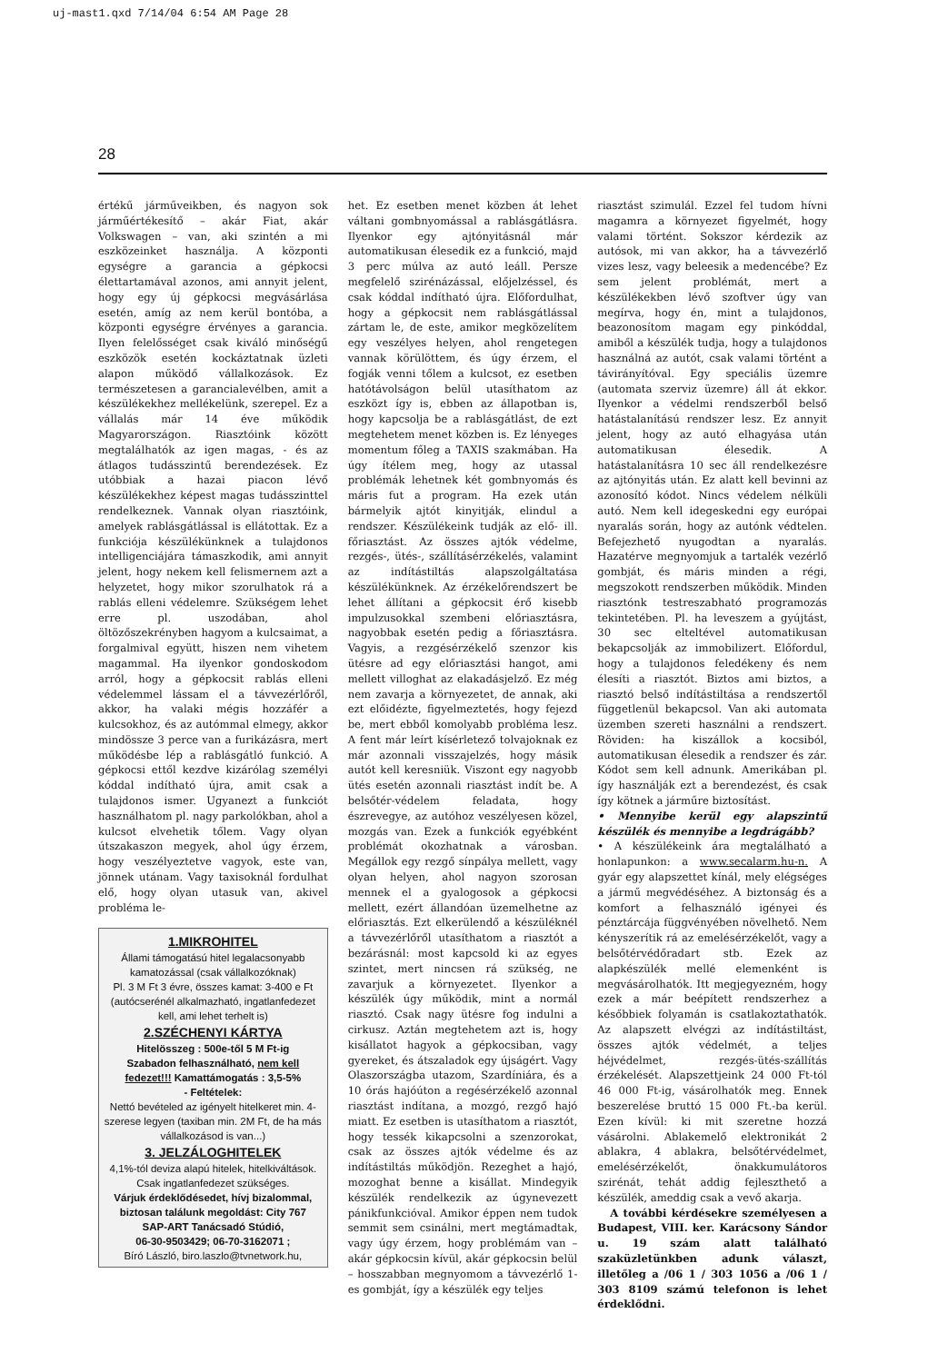uj-mast1.qxd 7/14/04 6:54 AM Page 28
28
értékű járműveikben, és nagyon sok járműértékesítő – akár Fiat, akár Volkswagen – van, aki szintén a mi eszközeinket használja. A központi egységre a garancia a gépkocsi élettartamával azonos, ami annyit jelent, hogy egy új gépkocsi megvásárlása esetén, amíg az nem kerül bontóba, a központi egységre érvényes a garancia. Ilyen felelősséget csak kiváló minőségű eszközök esetén kockáztatnak üzleti alapon működő vállalkozások. Ez természetesen a garancialevélben, amit a készülékekhez mellékelünk, szerepel. Ez a vállalás már 14 éve működik Magyarországon. Riasztóink között megtalálhatók az igen magas, - és az átlagos tudásszintű berendezések. Ez utóbbiak a hazai piacon lévő készülékekhez képest magas tudásszinttel rendelkeznek. Vannak olyan riasztóink, amelyek rablásgátlással is ellátottak. Ez a funkciója készülékünknek a tulajdonos intelligenciájára támaszkodik, ami annyit jelent, hogy nekem kell felismernem azt a helyzetet, hogy mikor szorulhatok rá a rablás elleni védelemre. Szükségem lehet erre pl. uszodában, ahol öltözőszekrényben hagyom a kulcsaimat, a forgalmival együtt, hiszen nem vihetem magammal. Ha ilyenkor gondoskodom arról, hogy a gépkocsit rablás elleni védelemmel lássam el a távvezérlőről, akkor, ha valaki mégis hozzáfér a kulcsokhoz, és az autómmal elmegy, akkor mindössze 3 perce van a furikázásra, mert működésbe lép a rablásgátló funkció. A gépkocsi ettől kezdve kizárólag személyi kóddal indítható újra, amit csak a tulajdonos ismer. Ugyanezt a funkciót használhatom pl. nagy parkolókban, ahol a kulcsot elvehetik tőlem. Vagy olyan útszakaszon megyek, ahol úgy érzem, hogy veszélyeztetve vagyok, este van, jönnek utánam. Vagy taxisoknál fordulhat elő, hogy olyan utasuk van, akivel probléma le-
1.MIKROHITEL
Állami támogatású hitel legalacsonyabb kamatozással (csak vállalkozóknak)
Pl. 3 M Ft 3 évre, összes kamat: 3-400 e Ft (autócserénél alkalmazható, ingatlanfedezet kell, ami lehet terhelt is)
2.SZÉCHENYI KÁRTYA
Hitelösszeg : 500e-től 5 M Ft-ig
Szabadon felhasználható, nem kell fedezet!!! Kamattámogatás : 3,5-5%
- Feltételek:
Nettó bevételed az igényelt hitelkeret min. 4-szerese legyen (taxiban min. 2M Ft, de ha más vállalkozásod is van...)
3. JELZÁLOGHITELEK
4,1%-tól deviza alapú hitelek, hitelkiváltások. Csak ingatlanfedezet szükséges.
Várjuk érdeklődésedet, hívj bizalommal, biztosan találunk megoldást: City 767
SAP-ART Tanácsadó Stúdió,
06-30-9503429; 06-70-3162071 ;
Bíró László, biro.laszlo@tvnetwork.hu,
het. Ez esetben menet közben át lehet váltani gombnyomással a rablásgátlásra. Ilyenkor egy ajtónyitásnál már automatikusan élesedik ez a funkció, majd 3 perc múlva az autó leáll. Persze megfelelő szirénázással, előjelzéssel, és csak kóddal indítható újra. Előfordulhat, hogy a gépkocsit nem rablásgátlással zártam le, de este, amikor megközelítem egy veszélyes helyen, ahol rengetegen vannak körülöttem, és úgy érzem, el fogják venni tőlem a kulcsot, ez esetben hatótávolságon belül utasíthatom az eszközt így is, ebben az állapotban is, hogy kapcsolja be a rablásgátlást, de ezt megtehetem menet közben is. Ez lényeges momentum főleg a TAXIS szakmában. Ha úgy ítélem meg, hogy az utassal problémák lehetnek két gombnyomás és máris fut a program. Ha ezek után bármelyik ajtót kinyitják, elindul a rendszer. Készülékeink tudják az elő- ill. főriasztást. Az összes ajtók védelme, rezgés-, ütés-, szállításérzékelés, valamint az indítástiltás alapszolgáltatása készülékünknek. Az érzékelőrendszert be lehet állítani a gépkocsit érő kisebb impulzusokkal szembeni előriasztásra, nagyobbak esetén pedig a főriasztásra. Vagyis, a rezgésérzékelő szenzor kis ütésre ad egy előriasztási hangot, ami mellett villoghat az elakadásjelző. Ez még nem zavarja a környezetet, de annak, aki ezt előidézte, figyelmeztetés, hogy fejezd be, mert ebből komolyabb probléma lesz. A fent már leírt kísérletező tolvajoknak ez már azonnali visszajelzés, hogy másik autót kell keresniük. Viszont egy nagyobb ütés esetén azonnali riasztást indít be. A belsőtér-védelem feladata, hogy észrevegye, az autóhoz veszélyesen közel, mozgás van. Ezek a funkciók egyébként problémát okozhatnak a városban. Megállok egy rezgő sínpálya mellett, vagy olyan helyen, ahol nagyon szorosan mennek el a gyalogosok a gépkocsi mellett, ezért állandóan üzemelhetne az előriasztás. Ezt elkerülendő a készüléknél a távvezérlőről utasíthatom a riasztót a bezárásnál: most kapcsold ki az egyes szintet, mert nincsen rá szükség, ne zavarjuk a környezetet. Ilyenkor a készülék úgy működik, mint a normál riasztó. Csak nagy ütésre fog indulni a cirkusz. Aztán megtehetem azt is, hogy kisállatot hagyok a gépkocsiban, vagy gyereket, és átszaladok egy újságért. Vagy Olaszországba utazom, Szardíniára, és a 10 órás hajóúton a regésérzékelő azonnal riasztást indítana, a mozgó, rezgő hajó miatt. Ez esetben is utasíthatom a riasztót, hogy tessék kikapcsolni a szenzorokat, csak az összes ajtók védelme és az indítástiltás működjön. Rezeghet a hajó, mozoghat benne a kisállat. Mindegyik készülék rendelkezik az úgynevezett pánikfunkcióval. Amikor éppen nem tudok semmit sem csinálni, mert megtámadtak, vagy úgy érzem, hogy problémám van – akár gépkocsin kívül, akár gépkocsin belül – hosszabban megnyomom a távvezérlő 1-es gombját, így a készülék egy teljes
riasztást szimulál. Ezzel fel tudom hívni magamra a környezet figyelmét, hogy valami történt. Sokszor kérdezik az autósok, mi van akkor, ha a távvezérlő vizes lesz, vagy beleesik a medencébe? Ez sem jelent problémát, mert a készülékekben lévő szoftver úgy van megírva, hogy én, mint a tulajdonos, beazonosítom magam egy pinkóddal, amiből a készülék tudja, hogy a tulajdonos használná az autót, csak valami történt a távirányítóval. Egy speciális üzemre (automata szerviz üzemre) áll át ekkor. Ilyenkor a védelmi rendszerből belső hatástalanítású rendszer lesz. Ez annyit jelent, hogy az autó elhagyása után automatikusan élesedik. A hatástalanításra 10 sec áll rendelkezésre az ajtónyitás után. Ez alatt kell bevinni az azonosító kódot. Nincs védelem nélküli autó. Nem kell idegeskedni egy európai nyaralás során, hogy az autónk védtelen. Befejezhető nyugodtan a nyaralás. Hazatérve megnyomjuk a tartalék vezérlő gombját, és máris minden a régi, megszokott rendszerben működik. Minden riasztónk testreszabható programozás tekintetében. Pl. ha leveszem a gyújtást, 30 sec elteltével automatikusan bekapcsolják az immobilizert. Előfordul, hogy a tulajdonos feledékeny és nem élesíti a riasztót. Biztos ami biztos, a riasztó belső indítástiltása a rendszertől függetlenül bekapcsol. Van aki automata üzemben szereti használni a rendszert. Röviden: ha kiszállok a kocsiból, automatikusan élesedik a rendszer és zár. Kódot sem kell adnunk. Amerikában pl. így használják ezt a berendezést, és csak így kötnek a járműre biztosítást.
• Mennyibe kerül egy alapszintű készülék és mennyibe a legdrágább?
• A készülékeink ára megtalálható a honlapunkon: a www.secalarm.hu-n. A gyár egy alapszettet kínál, mely elégséges a jármű megvédéséhez. A biztonság és a komfort a felhasználó igényei és pénztárcája függvényében növelhető. Nem kényszerítik rá az emelésérzékelőt, vagy a belsőtérvédőradart stb. Ezek az alapkészülék mellé elemenként is megvásárolhatók. Itt megjegyezném, hogy ezek a már beépített rendszerhez a későbbiek folyamán is csatlakoztathatók. Az alapszett elvégzi az indítástiltást, összes ajtók védelmét, a teljes héjvédelmet, rezgés-ütés-szállítás érzékelését. Alapszettjeink 24 000 Ft-tól 46 000 Ft-ig, vásárolhatók meg. Ennek beszerelése bruttó 15 000 Ft.-ba kerül. Ezen kívül: ki mit szeretne hozzá vásárolni. Ablakemelő elektronikát 2 ablakra, 4 ablakra, belsőtérvédelmet, emelésérzékelőt, önakkumulátoros szirénát, tehát addig fejleszthető a készülék, ameddig csak a vevő akarja.
A további kérdésekre személyesen a Budapest, VIII. ker. Karácsony Sándor u. 19 szám alatt található szaküzletünkben adunk választ, illetőleg a /06 1 / 303 1056 a /06 1 / 303 8109 számú telefonon is lehet érdeklődni.